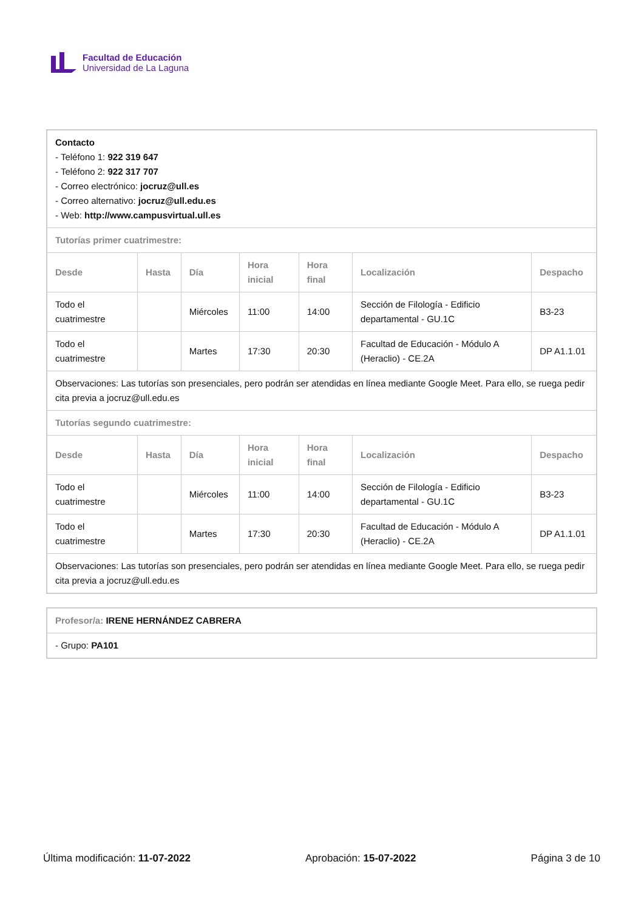Facultad de Educación
Universidad de La Laguna
| Contacto - Teléfono 1: 922 319 647 - Teléfono 2: 922 317 707 - Correo electrónico: jocruz@ull.es - Correo alternativo: jocruz@ull.edu.es - Web: http://www.campusvirtual.ull.es | | | | | | |
| Tutorías primer cuatrimestre: | | | | | | |
| Desde | Hasta | Día | Hora inicial | Hora final | Localización | Despacho |
| Todo el cuatrimestre | | Miércoles | 11:00 | 14:00 | Sección de Filología - Edificio departamental - GU.1C | B3-23 |
| Todo el cuatrimestre | | Martes | 17:30 | 20:30 | Facultad de Educación - Módulo A (Heraclio) - CE.2A | DP A1.1.01 |
| Observaciones: Las tutorías son presenciales, pero podrán ser atendidas en línea mediante Google Meet. Para ello, se ruega pedir cita previa a jocruz@ull.edu.es | | | | | | |
| Tutorías segundo cuatrimestre: | | | | | | |
| Desde | Hasta | Día | Hora inicial | Hora final | Localización | Despacho |
| Todo el cuatrimestre | | Miércoles | 11:00 | 14:00 | Sección de Filología - Edificio departamental - GU.1C | B3-23 |
| Todo el cuatrimestre | | Martes | 17:30 | 20:30 | Facultad de Educación - Módulo A (Heraclio) - CE.2A | DP A1.1.01 |
| Observaciones: Las tutorías son presenciales, pero podrán ser atendidas en línea mediante Google Meet. Para ello, se ruega pedir cita previa a jocruz@ull.edu.es | | | | | | |
| Profesor/a: IRENE HERNÁNDEZ CABRERA |
| - Grupo: PA101 |
Última modificación: 11-07-2022 Aprobación: 15-07-2022 Página 3 de 10